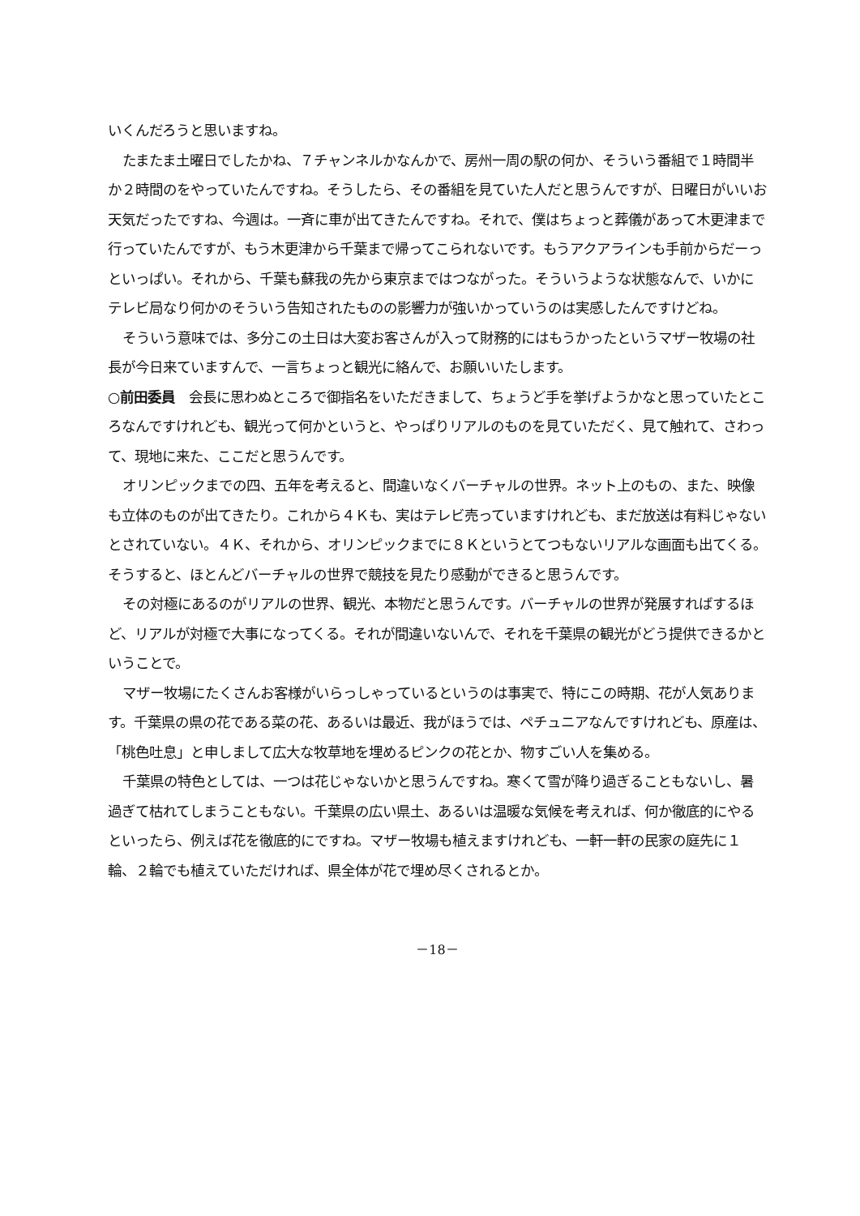いくんだろうと思いますね。
たまたま土曜日でしたかね、７チャンネルかなんかで、房州一周の駅の何か、そういう番組で１時間半か２時間のをやっていたんですね。そうしたら、その番組を見ていた人だと思うんですが、日曜日がいいお天気だったですね、今週は。一斉に車が出てきたんですね。それで、僕はちょっと葬儀があって木更津まで行っていたんですが、もう木更津から千葉まで帰ってこられないです。もうアクアラインも手前からだーっといっぱい。それから、千葉も蘇我の先から東京まではつながった。そういうような状態なんで、いかにテレビ局なり何かのそういう告知されたものの影響力が強いかっていうのは実感したんですけどね。
そういう意味では、多分この土日は大変お客さんが入って財務的にはもうかったというマザー牧場の社長が今日来ていますんで、一言ちょっと観光に絡んで、お願いいたします。
○前田委員　会長に思わぬところで御指名をいただきまして、ちょうど手を挙げようかなと思っていたところなんですけれども、観光って何かというと、やっぱりリアルのものを見ていただく、見て触れて、さわって、現地に来た、ここだと思うんです。
オリンピックまでの四、五年を考えると、間違いなくバーチャルの世界。ネット上のもの、また、映像も立体のものが出てきたり。これから４Ｋも、実はテレビ売っていますけれども、まだ放送は有料じゃないとされていない。４Ｋ、それから、オリンピックまでに８Ｋというとてつもないリアルな画面も出てくる。そうすると、ほとんどバーチャルの世界で競技を見たり感動ができると思うんです。
その対極にあるのがリアルの世界、観光、本物だと思うんです。バーチャルの世界が発展すればするほど、リアルが対極で大事になってくる。それが間違いないんで、それを千葉県の観光がどう提供できるかということで。
マザー牧場にたくさんお客様がいらっしゃっているというのは事実で、特にこの時期、花が人気あります。千葉県の県の花である菜の花、あるいは最近、我がほうでは、ペチュニアなんですけれども、原産は、「桃色吐息」と申しまして広大な牧草地を埋めるピンクの花とか、物すごい人を集める。
千葉県の特色としては、一つは花じゃないかと思うんですね。寒くて雪が降り過ぎることもないし、暑過ぎて枯れてしまうこともない。千葉県の広い県土、あるいは温暖な気候を考えれば、何か徹底的にやるといったら、例えば花を徹底的にですね。マザー牧場も植えますけれども、一軒一軒の民家の庭先に１輪、２輪でも植えていただければ、県全体が花で埋め尽くされるとか。
－18－